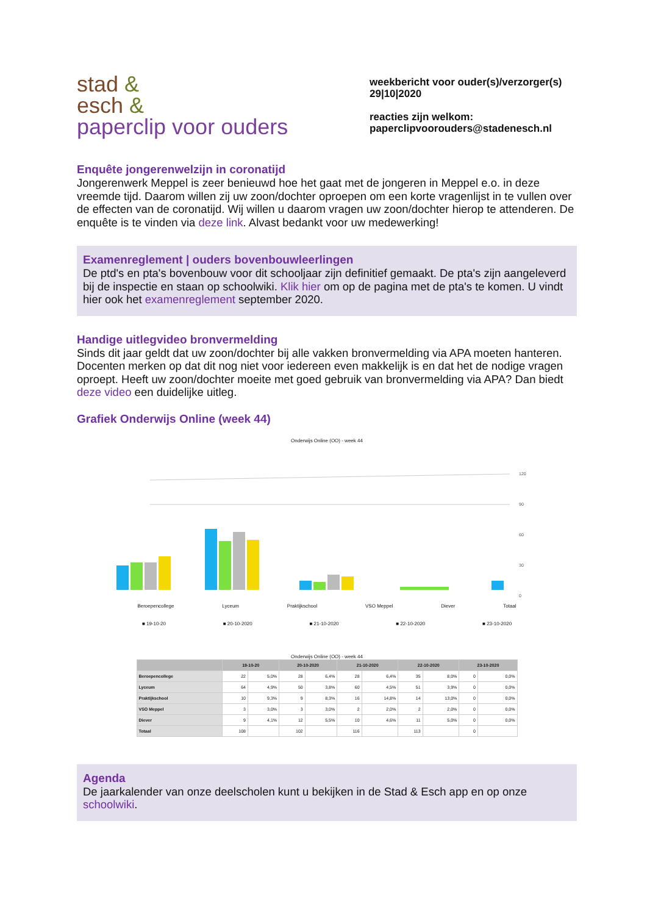stad &
esch &
paperclip voor ouders
weekbericht voor ouder(s)/verzorger(s)
29|10|2020
reacties zijn welkom:
paperclipvoorouders@stadenesch.nl
Enquête jongerenwelzijn in coronatijd
Jongerenwerk Meppel is zeer benieuwd hoe het gaat met de jongeren in Meppel e.o. in deze vreemde tijd. Daarom willen zij uw zoon/dochter oproepen om een korte vragenlijst in te vullen over de effecten van de coronatijd. Wij willen u daarom vragen uw zoon/dochter hierop te attenderen. De enquête is te vinden via deze link. Alvast bedankt voor uw medewerking!
Examenreglement | ouders bovenbouwleerlingen
De ptd's en pta's bovenbouw voor dit schooljaar zijn definitief gemaakt. De pta's zijn aangeleverd bij de inspectie en staan op schoolwiki. Klik hier om op de pagina met de pta's te komen. U vindt hier ook het examenreglement september 2020.
Handige uitlegvideo bronvermelding
Sinds dit jaar geldt dat uw zoon/dochter bij alle vakken bronvermelding via APA moeten hanteren. Docenten merken op dat dit nog niet voor iedereen even makkelijk is en dat het de nodige vragen oproept. Heeft uw zoon/dochter moeite met goed gebruik van bronvermelding via APA? Dan biedt deze video een duidelijke uitleg.
Grafiek Onderwijs Online (week 44)
Onderwijs Online (OO) - week 44
120
90
60
30
0
Beroepencollege Lyceum Praktijkschool VSO Meppel Diever Totaal
■ 19-10-20 ■ 20-10-2020 ■ 21-10-2020 ■ 22-10-2020 ■ 23-10-2020
Onderwijs Online (OO) - week 44
| | 19-10-20 | | 20-10-2020 | | 21-10-2020 | | 22-10-2020 | | 23-10-2020 | |
| --- | --- | --- | --- | --- | --- | --- | --- | --- | --- | --- |
| Beroepencollege | 22 | 5,0% | 28 | 6,4% | 28 | 6,4% | 35 | 8,0% | 0 | 0,0% |
| Lyceum | 64 | 4,9% | 50 | 3,8% | 60 | 4,5% | 51 | 3,9% | 0 | 0,0% |
| Praktijkschool | 10 | 9,3% | 9 | 8,3% | 16 | 14,8% | 14 | 13,0% | 0 | 0,0% |
| VSO Meppel | 3 | 3,0% | 3 | 3,0% | 2 | 2,0% | 2 | 2,0% | 0 | 0,0% |
| Diever | 9 | 4,1% | 12 | 5,5% | 10 | 4,6% | 11 | 5,0% | 0 | 0,0% |
| Totaal | 108 | | 102 | | 116 | | 113 | | 0 | |
Agenda
De jaarkalender van onze deelscholen kunt u bekijken in de Stad & Esch app en op onze schoolwiki.